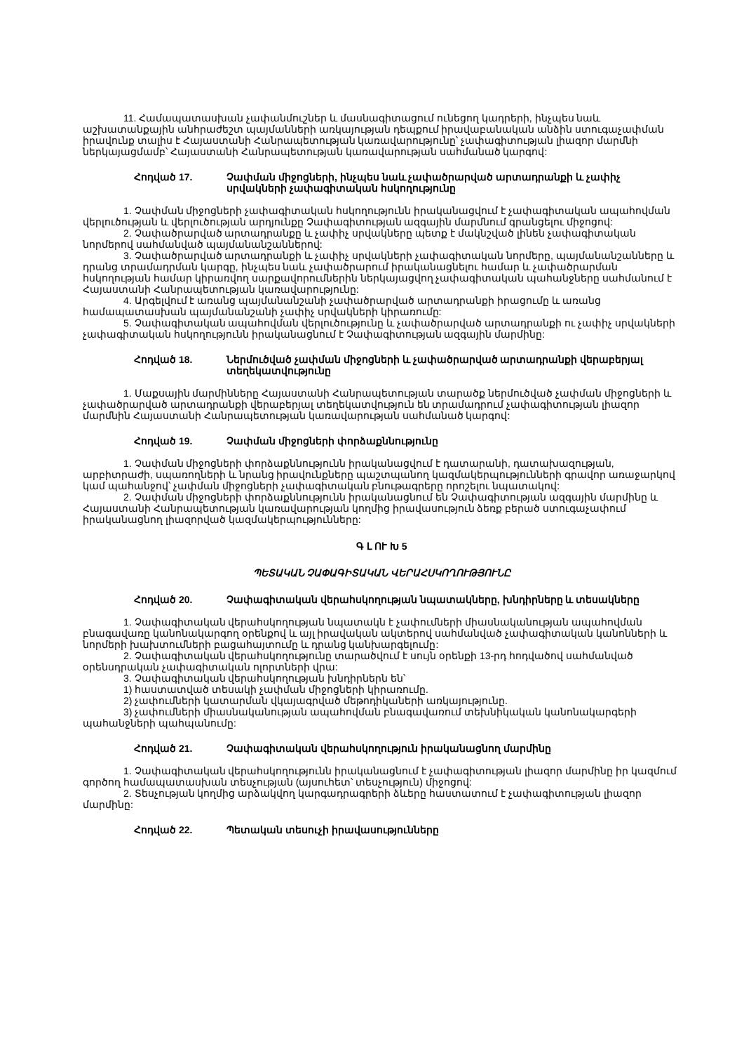11. Համապատասխան չափանմուշներ և մասնագիտացում ունեցող կադրերի, ինչպես նաև աշխատանքային անհրաժեշտ պայմանների առկայության դեպքում իրավաբանական անձին ստուգաչափման իրավունք տալիս է Հայաստանի Հանրապետության կառավարությունը՝ չափագիտության լիազոր մարմնի ներկայացմամբ՝ Հայաստանի Հանրապետության կառավարության սահմանած կարգով:
Հոդված 17. Չափման միջոցների, ինչպես նաև չափածրարված արտադրանքի և չափիչ սրվակների չափագիտական հսկողությունը
1. Չափման միջոցների չափագիտական հսկողությունն իրականացվում է չափագիտական ապահովման վերլուծության և վերլուծության արդյունքը Չափագիտության ազգային մարմնում գրանցելու միջոցով:
2. Չափածրարված արտադրանքը և չափիչ սրվակները պետք է մակնշված լինեն չափագիտական նորմերով սահմանված պայմանանշաններով:
3. Չափածրարված արտադրանքի և չափիչ սրվակների չափագիտական նորմերը, պայմանանշանները և դրանց տրամադրման կարգը, ինչպես նաև չափածրարում իրականացնելու համար և չափածրարման հսկողության համար կիրառվող սարքավորումներին ներկայացվող չափագիտական պահանջները սահմանում է Հայաստանի Հանրապետության կառավարությունը:
4. Արգելվում է առանց պայմանանշանի չափածրարված արտադրանքի իրացումը և առանց համապատասխան պայմանանշանի չափիչ սրվակների կիրառումը:
5. Չափագիտական ապահովման վերլուծությունը և չափածրարված արտադրանքի ու չափիչ սրվակների չափագիտական հսկողությունն իրականացնում է Չափագիտության ազգային մարմինը:
Հոդված 18. Ներմուծված չափման միջոցների և չափածրարված արտադրանքի վերաբերյալ տեղեկատվությունը
1. Մաքսային մարմինները Հայաստանի Հանրապետության տարածք ներմուծված չափման միջոցների և չափածրարված արտադրանքի վերաբերյալ տեղեկատվություն են տրամադրում չափագիտության լիազոր մարմնին Հայաստանի Հանրապետության կառավարության սահմանած կարգով:
Հոդված 19. Չափման միջոցների փորձաքննությունը
1. Չափման միջոցների փորձաքննությունն իրականացվում է դատարանի, դատախազության, արբիտրաժի, սպառողների և նրանց իրավունքները պաշտպանող կազմակերպությունների գրավոր առաջարկով կամ պահանջով՝ չափման միջոցների չափագիտական բնութագրերը որոշելու նպատակով:
2. Չափման միջոցների փորձաքննությունն իրականացնում են Չափագիտության ազգային մարմինը և Հայաստանի Հանրապետության կառավարության կողմից իրավասություն ձեռք բերած ստուգաչափում իրականացնող լիազորված կազմակերպությունները:
Գ Լ ՈՒ Խ 5
ՊԵՏԱԿԱՆ ՉԱՓԱԳԻՏԱԿԱՆ ՎԵՐԱՀՍԿՈՂՈՒԹՅՈՒՆԸ
Հոդված 20. Չափագիտական վերահսկողության նպատակները, խնդիրները և տեսակները
1. Չափագիտական վերահսկողության նպատակն է չափումների միասնականության ապահովման բնագավառը կանոնակարգող օրենքով և այլ իրավական ակտերով սահմանված չափագիտական կանոնների և նորմերի խախտումների բացահայտումը և դրանց կանխարգելումը:
2. Չափագիտական վերահսկողությունը տարածվում է սույն օրենքի 13-րդ հոդվածով սահմանված օրենսդրական չափագիտական ոլորտների վրա:
3. Չափագիտական վերահսկողության խնդիրներն են՝
1) հաստատված տեսակի չափման միջոցների կիրառումը.
2) չափումների կատարման վկայագրված մեթոդիկաների առկայությունը.
3) չափումների միասնականության ապահովման բնագավառում տեխնիկական կանոնակարգերի պահանջների պահպանումը:
Հոդված 21. Չափագիտական վերահսկողություն իրականացնող մարմինը
1. Չափագիտական վերահսկողությունն իրականացնում է չափագիտության լիազոր մարմինը իր կազմում գործող համապատասխան տեսչության (այսուհետ՝ տեսչություն) միջոցով:
2. Տեսչության կողմից արձակվող կարգադրագրերի ձևերը հաստատում է չափագիտության լիազոր մարմինը:
Հոդված 22. Պետական տեսուչի իրավասությունները